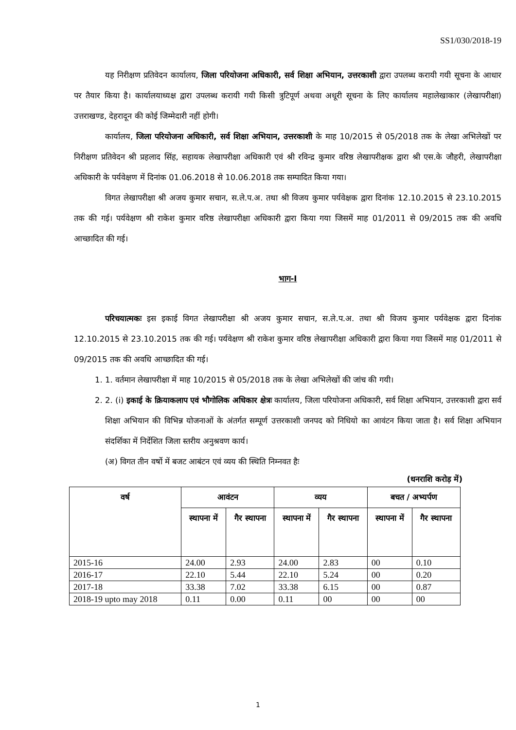SS1/030/2018-19
यह निरीक्षण प्रतिवेदन कार्यालय, जिला परियोजना अधिकारी, सर्व शिक्षा अभियान, उत्तरकाशी द्वारा उपलब्ध करायी गयी सूचना के आधार पर तैयार किया है। कार्यालयाध्यक्ष द्वारा उपलब्ध करायी गयी किसी त्रुटिपूर्ण अथवा अधूरी सूचना के लिए कार्यालय महालेखाकार (लेखापरीक्षा) उत्तराखण्ड, देहरादून की कोई जिम्मेदारी नहीं होगी।
कार्यालय, जिला परियोजना अधिकारी, सर्व शिक्षा अभियान, उत्तरकाशी के माह 10/2015 से 05/2018 तक के लेखा अभिलेखों पर निरीक्षण प्रतिवेदन श्री प्रहलाद सिंह, सहायक लेखापरीक्षा अधिकारी एवं श्री रविन्द्र कुमार वरिष्ठ लेखापरीक्षक द्वारा श्री एस.के जौहरी, लेखापरीक्षा अधिकारी के पर्यवेक्षण में दिनांक 01.06.2018 से 10.06.2018 तक सम्पादित किया गया।
विगत लेखापरीक्षा श्री अजय कुमार सचान, स.ले.प.अ. तथा श्री विजय कुमार पर्यवेक्षक द्वारा दिनांक 12.10.2015 से 23.10.2015 तक की गई। पर्यवेक्षण श्री राकेश कुमार वरिष्ठ लेखापरीक्षा अधिकारी द्वारा किया गया जिसमें माह 01/2011 से 09/2015 तक की अवधि आच्छादित की गई।
भाग-I
परिचयात्मकः इस इकाई विगत लेखापरीक्षा श्री अजय कुमार सचान, स.ले.प.अ. तथा श्री विजय कुमार पर्यवेक्षक द्वारा दिनांक 12.10.2015 से 23.10.2015 तक की गई। पर्यवेक्षण श्री राकेश कुमार वरिष्ठ लेखापरीक्षा अधिकारी द्वारा किया गया जिसमें माह 01/2011 से 09/2015 तक की अवधि आच्छादित की गई।
1. 1. वर्तमान लेखापरीक्षा में माह 10/2015 से 05/2018 तक के लेखा अभिलेखों की जांच की गयी।
2. 2. (i) इकाई के क्रियाकलाप एवं भौगोलिक अधिकार क्षेत्रः कार्यालय, जिला परियोजना अधिकारी, सर्व शिक्षा अभियान, उत्तरकाशी द्वारा सर्व शिक्षा अभियान की विभिन्न योजनाओं के अंतर्गत सम्पूर्ण उत्तरकाशी जनपद को निधियो का आवंटन किया जाता है। सर्व शिक्षा अभियान संदर्शिका में निर्देशित जिला स्तरीय अनुश्रवण कार्य।
(अ) विगत तीन वर्षो में बजट आबंटन एवं व्यय की स्थिति निम्नवत हैः
(धनराशि करोड़ में)
| वर्ष | आवंटन | | व्यय | | बचत / अभ्यर्पण | |
| --- | --- | --- | --- | --- | --- | --- |
| | स्थापना में | गैर स्थापना | स्थापना में | गैर स्थापना | स्थापना में | गैर स्थापना |
| 2015-16 | 24.00 | 2.93 | 24.00 | 2.83 | 00 | 0.10 |
| 2016-17 | 22.10 | 5.44 | 22.10 | 5.24 | 00 | 0.20 |
| 2017-18 | 33.38 | 7.02 | 33.38 | 6.15 | 00 | 0.87 |
| 2018-19 upto may 2018 | 0.11 | 0.00 | 0.11 | 00 | 00 | 00 |
1